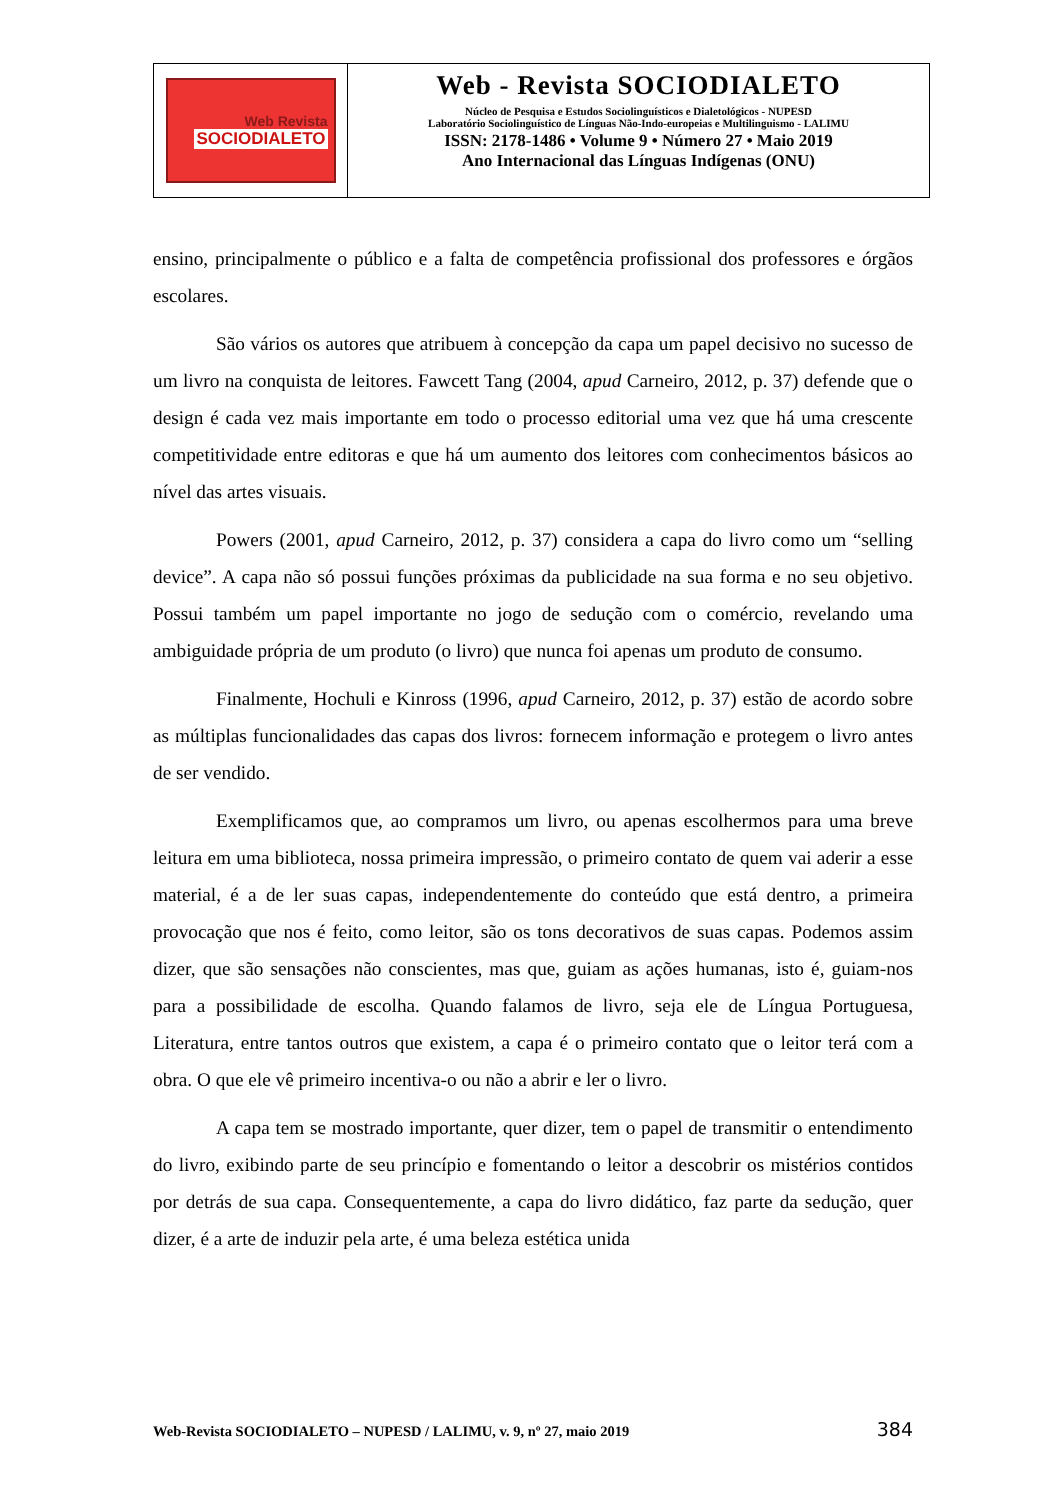Web Revista
SOCIODIALETO
Web - Revista SOCIODIALETO
Núcleo de Pesquisa e Estudos Sociolinguísticos e Dialetológicos - NUPESD
Laboratório Sociolinguístico de Línguas Não-Indo-europeias e Multilinguismo - LALIMU
ISSN: 2178-1486 • Volume 9 • Número 27 • Maio 2019
Ano Internacional das Línguas Indígenas (ONU)
ensino, principalmente o público e a falta de competência profissional dos professores e órgãos escolares.
São vários os autores que atribuem à concepção da capa um papel decisivo no sucesso de um livro na conquista de leitores. Fawcett Tang (2004, apud Carneiro, 2012, p. 37) defende que o design é cada vez mais importante em todo o processo editorial uma vez que há uma crescente competitividade entre editoras e que há um aumento dos leitores com conhecimentos básicos ao nível das artes visuais.
Powers (2001, apud Carneiro, 2012, p. 37) considera a capa do livro como um “selling device”. A capa não só possui funções próximas da publicidade na sua forma e no seu objetivo. Possui também um papel importante no jogo de sedução com o comércio, revelando uma ambiguidade própria de um produto (o livro) que nunca foi apenas um produto de consumo.
Finalmente, Hochuli e Kinross (1996, apud Carneiro, 2012, p. 37) estão de acordo sobre as múltiplas funcionalidades das capas dos livros: fornecem informação e protegem o livro antes de ser vendido.
Exemplificamos que, ao compramos um livro, ou apenas escolhermos para uma breve leitura em uma biblioteca, nossa primeira impressão, o primeiro contato de quem vai aderir a esse material, é a de ler suas capas, independentemente do conteúdo que está dentro, a primeira provocação que nos é feito, como leitor, são os tons decorativos de suas capas. Podemos assim dizer, que são sensações não conscientes, mas que, guiam as ações humanas, isto é, guiam-nos para a possibilidade de escolha. Quando falamos de livro, seja ele de Língua Portuguesa, Literatura, entre tantos outros que existem, a capa é o primeiro contato que o leitor terá com a obra. O que ele vê primeiro incentiva-o ou não a abrir e ler o livro.
A capa tem se mostrado importante, quer dizer, tem o papel de transmitir o entendimento do livro, exibindo parte de seu princípio e fomentando o leitor a descobrir os mistérios contidos por detrás de sua capa. Consequentemente, a capa do livro didático, faz parte da sedução, quer dizer, é a arte de induzir pela arte, é uma beleza estética unida
Web-Revista SOCIODIALETO – NUPESD / LALIMU, v. 9, nº 27, maio 2019 384